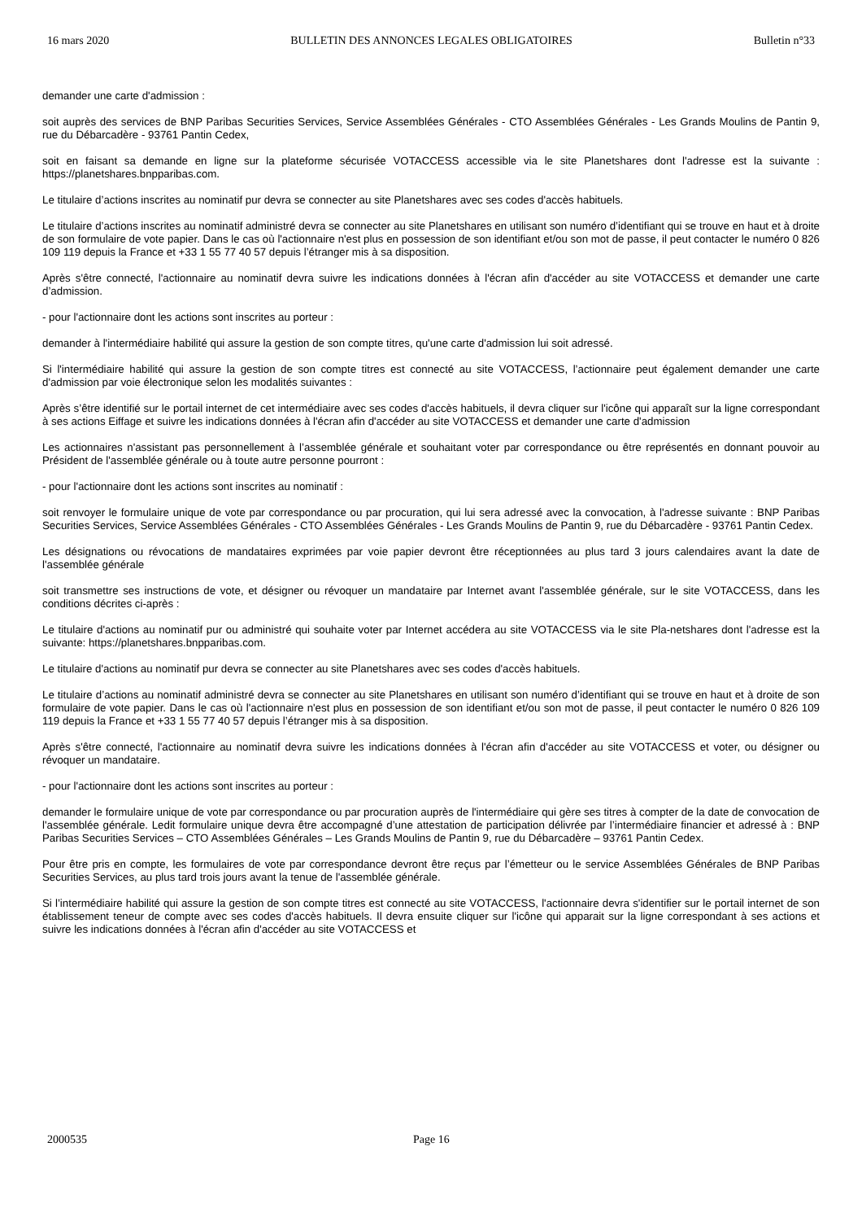16 mars 2020 BULLETIN DES ANNONCES LEGALES OBLIGATOIRES Bulletin n°33
demander une carte d'admission :
soit auprès des services de BNP Paribas Securities Services, Service Assemblées Générales - CTO Assemblées Générales - Les Grands Moulins de Pantin 9, rue du Débarcadère - 93761 Pantin Cedex,
soit en faisant sa demande en ligne sur la plateforme sécurisée VOTACCESS accessible via le site Planetshares dont l'adresse est la suivante : https://planetshares.bnpparibas.com.
Le titulaire d’actions inscrites au nominatif pur devra se connecter au site Planetshares avec ses codes d'accès habituels.
Le titulaire d’actions inscrites au nominatif administré devra se connecter au site Planetshares en utilisant son numéro d’identifiant qui se trouve en haut et à droite de son formulaire de vote papier. Dans le cas où l'actionnaire n'est plus en possession de son identifiant et/ou son mot de passe, il peut contacter le numéro 0 826 109 119 depuis la France et +33 1 55 77 40 57 depuis l’étranger mis à sa disposition.
Après s'être connecté, l'actionnaire au nominatif devra suivre les indications données à l'écran afin d'accéder au site VOTACCESS et demander une carte d’admission.
- pour l'actionnaire dont les actions sont inscrites au porteur :
demander à l'intermédiaire habilité qui assure la gestion de son compte titres, qu'une carte d'admission lui soit adressé.
Si l'intermédiaire habilité qui assure la gestion de son compte titres est connecté au site VOTACCESS, l’actionnaire peut également demander une carte d'admission par voie électronique selon les modalités suivantes :
Après s’être identifié sur le portail internet de cet intermédiaire avec ses codes d'accès habituels, il devra cliquer sur l'icône qui apparaît sur la ligne correspondant à ses actions Eiffage et suivre les indications données à l'écran afin d'accéder au site VOTACCESS et demander une carte d'admission
Les actionnaires n'assistant pas personnellement à l’assemblée générale et souhaitant voter par correspondance ou être représentés en donnant pouvoir au Président de l'assemblée générale ou à toute autre personne pourront :
- pour l'actionnaire dont les actions sont inscrites au nominatif :
soit renvoyer le formulaire unique de vote par correspondance ou par procuration, qui lui sera adressé avec la convocation, à l'adresse suivante : BNP Paribas Securities Services, Service Assemblées Générales - CTO Assemblées Générales - Les Grands Moulins de Pantin 9, rue du Débarcadère - 93761 Pantin Cedex.
Les désignations ou révocations de mandataires exprimées par voie papier devront être réceptionnées au plus tard 3 jours calendaires avant la date de l'assemblée générale
soit transmettre ses instructions de vote, et désigner ou révoquer un mandataire par Internet avant l'assemblée générale, sur le site VOTACCESS, dans les conditions décrites ci-après :
Le titulaire d'actions au nominatif pur ou administré qui souhaite voter par Internet accédera au site VOTACCESS via le site Pla-netshares dont l'adresse est la suivante: https://planetshares.bnpparibas.com.
Le titulaire d'actions au nominatif pur devra se connecter au site Planetshares avec ses codes d'accès habituels.
Le titulaire d’actions au nominatif administré devra se connecter au site Planetshares en utilisant son numéro d’identifiant qui se trouve en haut et à droite de son formulaire de vote papier. Dans le cas où l'actionnaire n'est plus en possession de son identifiant et/ou son mot de passe, il peut contacter le numéro 0 826 109 119 depuis la France et +33 1 55 77 40 57 depuis l’étranger mis à sa disposition.
Après s'être connecté, l'actionnaire au nominatif devra suivre les indications données à l'écran afin d'accéder au site VOTACCESS et voter, ou désigner ou révoquer un mandataire.
- pour l'actionnaire dont les actions sont inscrites au porteur :
demander le formulaire unique de vote par correspondance ou par procuration auprès de l'intermédiaire qui gère ses titres à compter de la date de convocation de l'assemblée générale. Ledit formulaire unique devra être accompagné d’une attestation de participation délivrée par l’intermédiaire financier et adressé à : BNP Paribas Securities Services – CTO Assemblées Générales – Les Grands Moulins de Pantin 9, rue du Débarcadère – 93761 Pantin Cedex.
Pour être pris en compte, les formulaires de vote par correspondance devront être reçus par l’émetteur ou le service Assemblées Générales de BNP Paribas Securities Services, au plus tard trois jours avant la tenue de l'assemblée générale.
Si l’intermédiaire habilité qui assure la gestion de son compte titres est connecté au site VOTACCESS, l'actionnaire devra s'identifier sur le portail internet de son établissement teneur de compte avec ses codes d'accès habituels. Il devra ensuite cliquer sur l'icône qui apparait sur la ligne correspondant à ses actions et suivre les indications données à l'écran afin d'accéder au site VOTACCESS et
2000535 Page 16